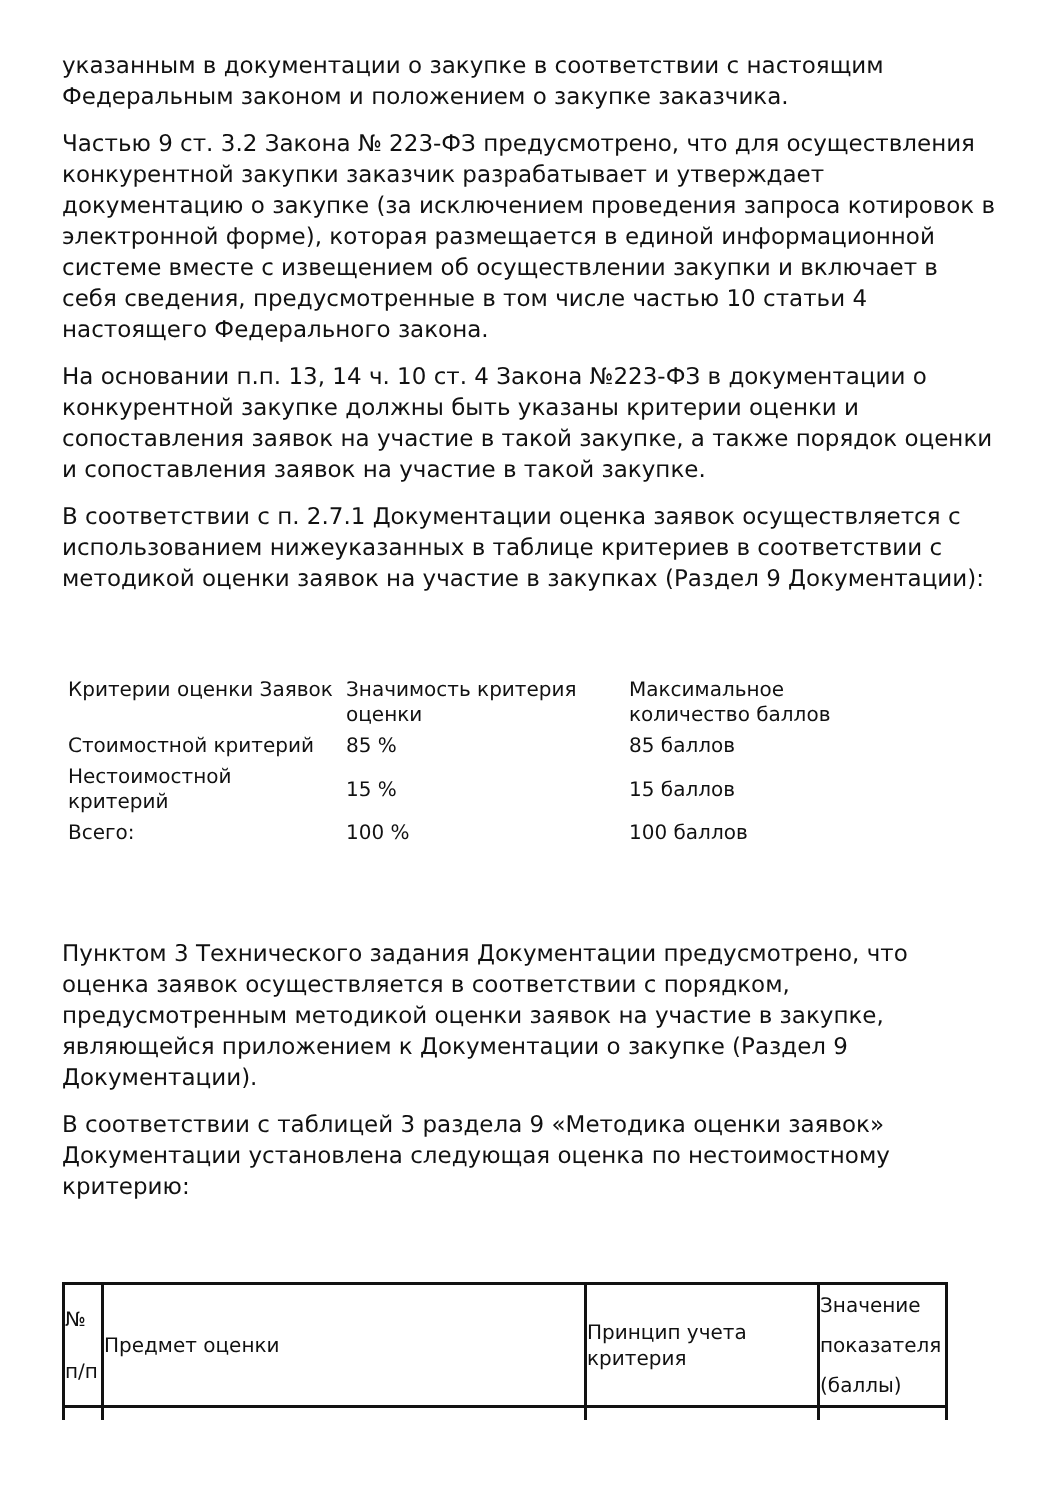указанным в документации о закупке в соответствии с настоящим Федеральным законом и положением о закупке заказчика.
Частью 9 ст. 3.2 Закона № 223-ФЗ предусмотрено, что для осуществления конкурентной закупки заказчик разрабатывает и утверждает документацию о закупке (за исключением проведения запроса котировок в электронной форме), которая размещается в единой информационной системе вместе с извещением об осуществлении закупки и включает в себя сведения, предусмотренные в том числе частью 10 статьи 4 настоящего Федерального закона.
На основании п.п. 13, 14 ч. 10 ст. 4 Закона №223-ФЗ в документации о конкурентной закупке должны быть указаны критерии оценки и сопоставления заявок на участие в такой закупке, а также порядок оценки и сопоставления заявок на участие в такой закупке.
В соответствии с п. 2.7.1 Документации оценка заявок осуществляется с использованием нижеуказанных в таблице критериев в соответствии с методикой оценки заявок на участие в закупках (Раздел 9 Документации):
| Критерии оценки Заявок | Значимость критерия оценки | Максимальное количество баллов |
| Стоимостной критерий | 85 % | 85 баллов |
| Нестоимостной критерий | 15 % | 15 баллов |
| Всего: | 100 % | 100 баллов |
Пунктом 3 Технического задания Документации предусмотрено, что оценка заявок осуществляется в соответствии с порядком, предусмотренным методикой оценки заявок на участие в закупке, являющейся приложением к Документации о закупке (Раздел 9 Документации).
В соответствии с таблицей 3 раздела 9 «Методика оценки заявок» Документации установлена следующая оценка по нестоимостному критерию:
| № п/п | Предмет оценки | Принцип учета критерия | Значение показателя (баллы) |
| --- | --- | --- | --- |